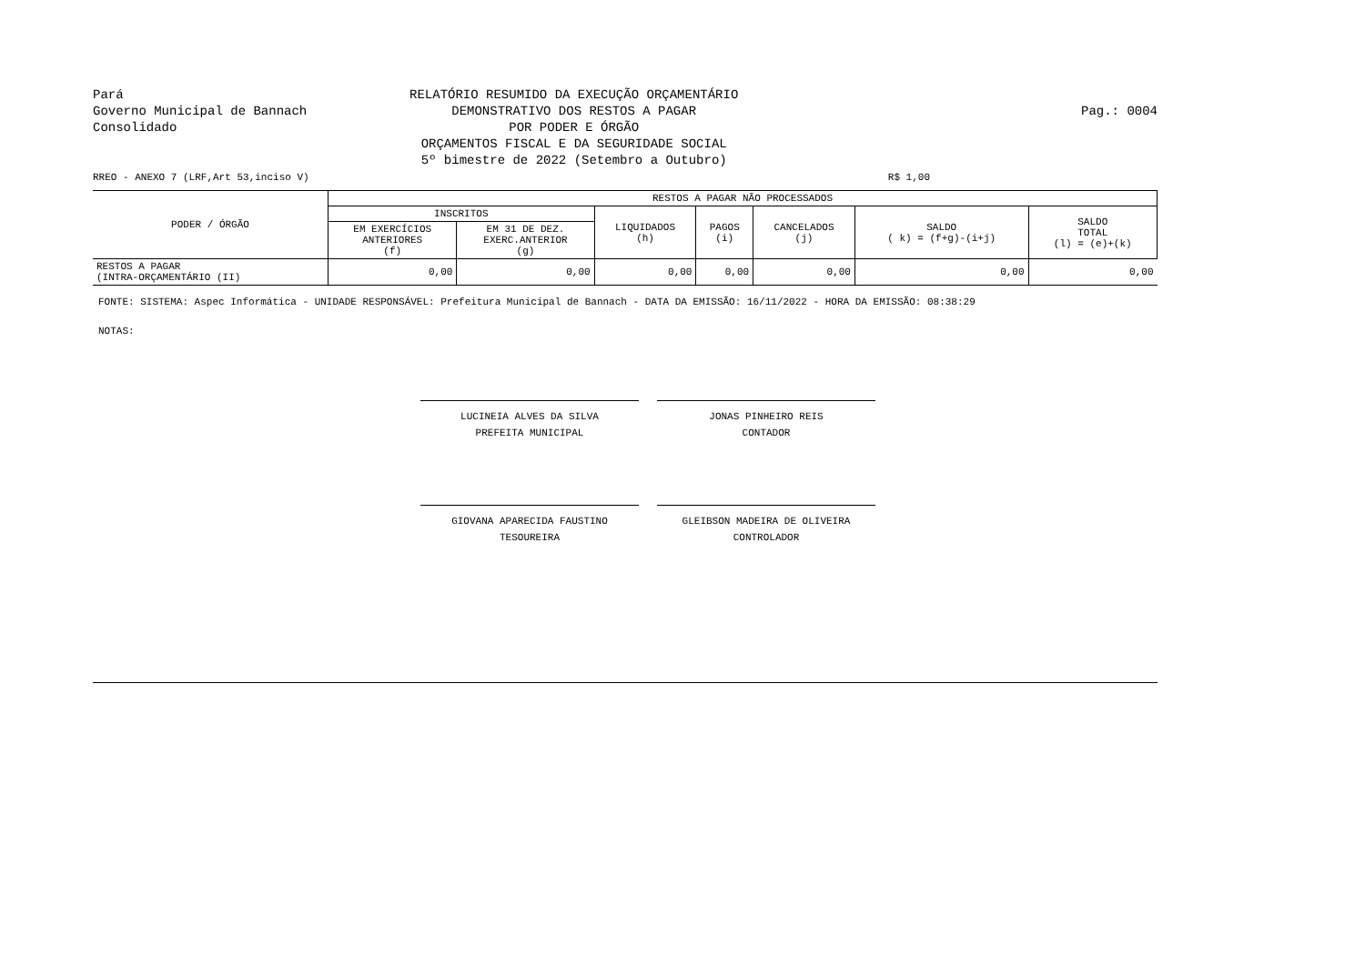Pará
Governo Municipal de Bannach
Consolidado
RELATÓRIO RESUMIDO DA EXECUÇÃO ORÇAMENTÁRIO
DEMONSTRATIVO DOS RESTOS A PAGAR
POR PODER E ÓRGÃO
ORÇAMENTOS FISCAL E DA SEGURIDADE SOCIAL
5º bimestre de 2022 (Setembro a Outubro)
Pag.: 0004
RREO - ANEXO 7 (LRF,Art 53,inciso V) R$ 1,00
| PODER / ÓRGÃO | RESTOS A PAGAR NÃO PROCESSADOS | | | | | | |
| --- | --- | --- | --- | --- | --- | --- | --- |
| | INSCRITOS | | LIQUIDADOS (h) | PAGOS (i) | CANCELADOS (j) | SALDO ( k) = (f+g)-(i+j) | SALDO TOTAL (l) = (e)+(k) |
| | EM EXERCÍCIOS ANTERIORES (f) | EM 31 DE DEZ. EXERC.ANTERIOR (g) | | | | | |
| RESTOS A PAGAR (INTRA-ORÇAMENTÁRIO (II) | 0,00 | 0,00 | 0,00 | 0,00 | 0,00 | 0,00 | 0,00 |
FONTE: SISTEMA: Aspec Informática - UNIDADE RESPONSÁVEL: Prefeitura Municipal de Bannach - DATA DA EMISSÃO: 16/11/2022 - HORA DA EMISSÃO: 08:38:29
NOTAS:
LUCINEIA ALVES DA SILVA
PREFEITA MUNICIPAL
JONAS PINHEIRO REIS
CONTADOR
GIOVANA APARECIDA FAUSTINO
TESOUREIRA
GLEIBSON MADEIRA DE OLIVEIRA
CONTROLADOR